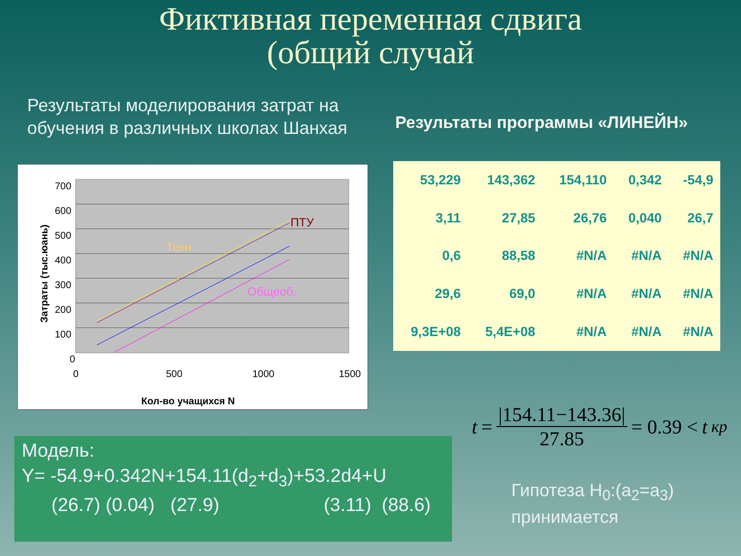Фиктивная переменная сдвига
(общий случай
Результаты моделирования затрат на обучения в различных школах Шанхая
Результаты программы «ЛИНЕЙН»
700
600
500
400
300
200
100
0
0
500
1000
1500
Кол-во учащихся N
Затраты (тыс.юань)
ПТУ
Техн.
Общеоб.
| 53,229 | 143,362 | 154,110 | 0,342 | -54,9 |
| 3,11 | 27,85 | 26,76 | 0,040 | 26,7 |
| 0,6 | 88,58 | #N/A | #N/A | #N/A |
| 29,6 | 69,0 | #N/A | #N/A | #N/A |
| 9,3E+08 | 5,4E+08 | #N/A | #N/A | #N/A |
t = |154.11−143.36| 27.85 = 0.39 < t<sub>кр</sub>
Модель:
Y= -54.9+0.342N+154.11(d<sub>2</sub>+d<sub>3</sub>)+53.2d4+U
(26.7) (0.04) (27.9) (3.11) (88.6)
Гипотеза H<sub>0</sub>:(a<sub>2</sub>=a<sub>3</sub>)
принимается